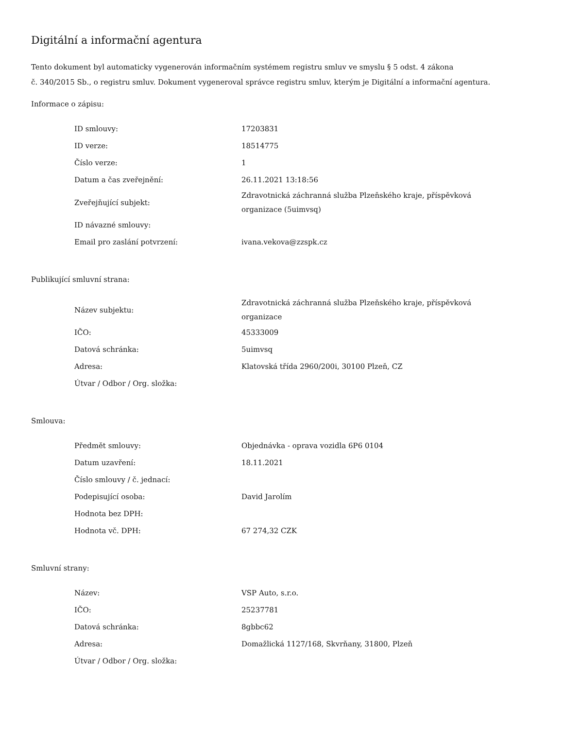Digitální a informační agentura
Tento dokument byl automaticky vygenerován informačním systémem registru smluv ve smyslu § 5 odst. 4 zákona
č. 340/2015 Sb., o registru smluv. Dokument vygeneroval správce registru smluv, kterým je Digitální a informační agentura.
Informace o zápisu:
| ID smlouvy: | 17203831 |
| ID verze: | 18514775 |
| Číslo verze: | 1 |
| Datum a čas zveřejnění: | 26.11.2021 13:18:56 |
| Zveřejňující subjekt: | Zdravotnická záchranná služba Plzeňského kraje, příspěvková organizace (5uimvsq) |
| ID návazné smlouvy: | |
| Email pro zaslání potvrzení: | ivana.vekova@zzspk.cz |
Publikující smluvní strana:
| Název subjektu: | Zdravotnická záchranná služba Plzeňského kraje, příspěvková organizace |
| IČO: | 45333009 |
| Datová schránka: | 5uimvsq |
| Adresa: | Klatovská třída 2960/200i, 30100 Plzeň, CZ |
| Útvar / Odbor / Org. složka: | |
Smlouva:
| Předmět smlouvy: | Objednávka - oprava vozidla 6P6 0104 |
| Datum uzavření: | 18.11.2021 |
| Číslo smlouvy / č. jednací: | |
| Podepisující osoba: | David Jarolím |
| Hodnota bez DPH: | |
| Hodnota vč. DPH: | 67 274,32 CZK |
Smluvní strany:
| Název: | VSP Auto, s.r.o. |
| IČO: | 25237781 |
| Datová schránka: | 8gbbc62 |
| Adresa: | Domažlická 1127/168, Skvrňany, 31800, Plzeň |
| Útvar / Odbor / Org. složka: | |